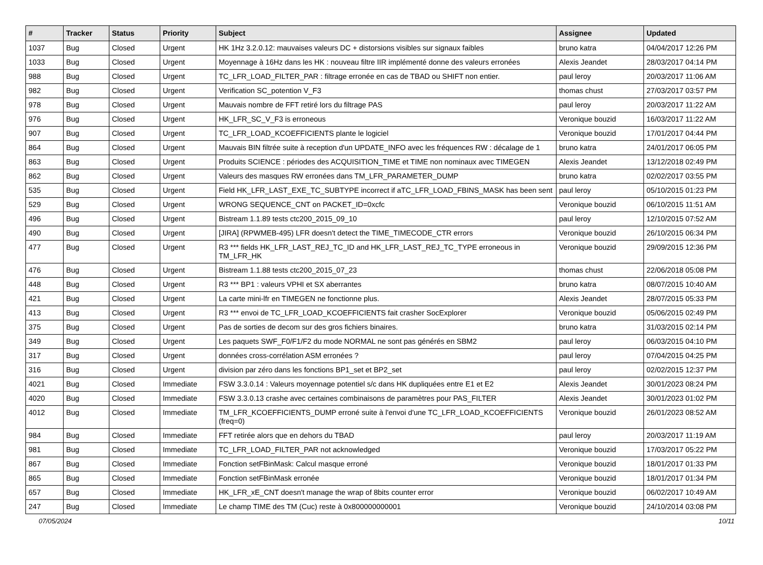| # | Tracker | Status | Priority | Subject | Assignee | Updated |
| --- | --- | --- | --- | --- | --- | --- |
| 1037 | Bug | Closed | Urgent | HK 1Hz 3.2.0.12: mauvaises valeurs DC + distorsions visibles sur signaux faibles | bruno katra | 04/04/2017 12:26 PM |
| 1033 | Bug | Closed | Urgent | Moyennage à 16Hz dans les HK : nouveau filtre IIR implémenté donne des valeurs erronées | Alexis Jeandet | 28/03/2017 04:14 PM |
| 988 | Bug | Closed | Urgent | TC_LFR_LOAD_FILTER_PAR : filtrage erronée en cas de TBAD ou SHIFT non entier. | paul leroy | 20/03/2017 11:06 AM |
| 982 | Bug | Closed | Urgent | Verification SC_potention V_F3 | thomas chust | 27/03/2017 03:57 PM |
| 978 | Bug | Closed | Urgent | Mauvais nombre de FFT retiré lors du filtrage PAS | paul leroy | 20/03/2017 11:22 AM |
| 976 | Bug | Closed | Urgent | HK_LFR_SC_V_F3 is erroneous | Veronique bouzid | 16/03/2017 11:22 AM |
| 907 | Bug | Closed | Urgent | TC_LFR_LOAD_KCOEFFICIENTS plante le logiciel | Veronique bouzid | 17/01/2017 04:44 PM |
| 864 | Bug | Closed | Urgent | Mauvais BIN filtrée suite à reception d'un UPDATE_INFO avec les fréquences RW : décalage de 1 | bruno katra | 24/01/2017 06:05 PM |
| 863 | Bug | Closed | Urgent | Produits SCIENCE : périodes des ACQUISITION_TIME et TIME non nominaux avec TIMEGEN | Alexis Jeandet | 13/12/2018 02:49 PM |
| 862 | Bug | Closed | Urgent | Valeurs des masques RW erronées dans TM_LFR_PARAMETER_DUMP | bruno katra | 02/02/2017 03:55 PM |
| 535 | Bug | Closed | Urgent | Field HK_LFR_LAST_EXE_TC_SUBTYPE incorrect if aTC_LFR_LOAD_FBINS_MASK has been sent | paul leroy | 05/10/2015 01:23 PM |
| 529 | Bug | Closed | Urgent | WRONG SEQUENCE_CNT on PACKET_ID=0xcfc | Veronique bouzid | 06/10/2015 11:51 AM |
| 496 | Bug | Closed | Urgent | Bistream 1.1.89 tests ctc200_2015_09_10 | paul leroy | 12/10/2015 07:52 AM |
| 490 | Bug | Closed | Urgent | [JIRA] (RPWMEB-495) LFR doesn't detect the TIME_TIMECODE_CTR errors | Veronique bouzid | 26/10/2015 06:34 PM |
| 477 | Bug | Closed | Urgent | R3 *** fields HK_LFR_LAST_REJ_TC_ID and HK_LFR_LAST_REJ_TC_TYPE erroneous in TM_LFR_HK | Veronique bouzid | 29/09/2015 12:36 PM |
| 476 | Bug | Closed | Urgent | Bistream 1.1.88 tests ctc200_2015_07_23 | thomas chust | 22/06/2018 05:08 PM |
| 448 | Bug | Closed | Urgent | R3 *** BP1 : valeurs VPHI et SX aberrantes | bruno katra | 08/07/2015 10:40 AM |
| 421 | Bug | Closed | Urgent | La carte mini-lfr en TIMEGEN ne fonctionne plus. | Alexis Jeandet | 28/07/2015 05:33 PM |
| 413 | Bug | Closed | Urgent | R3 *** envoi de TC_LFR_LOAD_KCOEFFICIENTS fait crasher SocExplorer | Veronique bouzid | 05/06/2015 02:49 PM |
| 375 | Bug | Closed | Urgent | Pas de sorties de decom sur des gros fichiers binaires. | bruno katra | 31/03/2015 02:14 PM |
| 349 | Bug | Closed | Urgent | Les paquets SWF_F0/F1/F2 du mode NORMAL ne sont pas générés en SBM2 | paul leroy | 06/03/2015 04:10 PM |
| 317 | Bug | Closed | Urgent | données cross-corrélation ASM erronées ? | paul leroy | 07/04/2015 04:25 PM |
| 316 | Bug | Closed | Urgent | division par zéro dans les fonctions BP1_set et BP2_set | paul leroy | 02/02/2015 12:37 PM |
| 4021 | Bug | Closed | Immediate | FSW 3.3.0.14 : Valeurs moyennage potentiel s/c dans HK dupliquées entre E1 et E2 | Alexis Jeandet | 30/01/2023 08:24 PM |
| 4020 | Bug | Closed | Immediate | FSW 3.3.0.13 crashe avec certaines combinaisons de paramètres pour PAS_FILTER | Alexis Jeandet | 30/01/2023 01:02 PM |
| 4012 | Bug | Closed | Immediate | TM_LFR_KCOEFFICIENTS_DUMP erroné suite à l'envoi d'une TC_LFR_LOAD_KCOEFFICIENTS (freq=0) | Veronique bouzid | 26/01/2023 08:52 AM |
| 984 | Bug | Closed | Immediate | FFT retirée alors que en dehors du TBAD | paul leroy | 20/03/2017 11:19 AM |
| 981 | Bug | Closed | Immediate | TC_LFR_LOAD_FILTER_PAR not acknowledged | Veronique bouzid | 17/03/2017 05:22 PM |
| 867 | Bug | Closed | Immediate | Fonction setFBinMask: Calcul masque erroné | Veronique bouzid | 18/01/2017 01:33 PM |
| 865 | Bug | Closed | Immediate | Fonction setFBinMask erronée | Veronique bouzid | 18/01/2017 01:34 PM |
| 657 | Bug | Closed | Immediate | HK_LFR_xE_CNT doesn't manage the wrap of 8bits counter error | Veronique bouzid | 06/02/2017 10:49 AM |
| 247 | Bug | Closed | Immediate | Le champ TIME des TM (Cuc) reste à 0x800000000001 | Veronique bouzid | 24/10/2014 03:08 PM |
07/05/2024 10/11